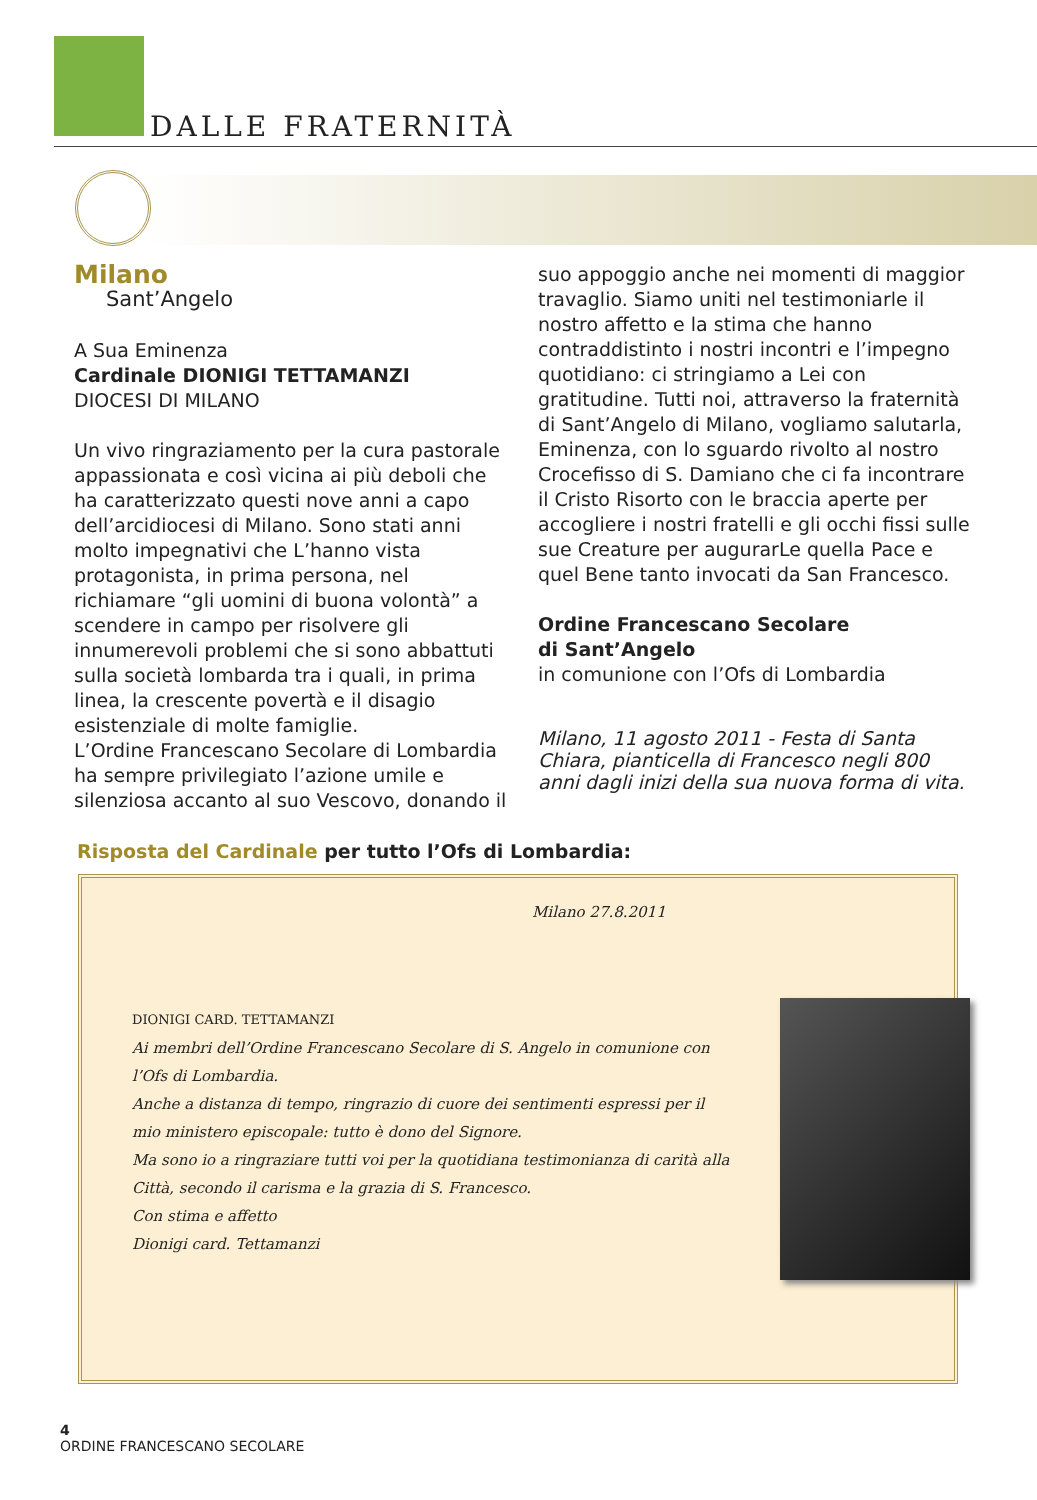DALLE FRATERNITÀ
Milano
Sant’Angelo
A Sua Eminenza
Cardinale DIONIGI TETTAMANZI
DIOCESI DI MILANO
Un vivo ringraziamento per la cura pastorale appassionata e così vicina ai più deboli che ha caratterizzato questi nove anni a capo dell’arcidiocesi di Milano. Sono stati anni molto impegnativi che L’hanno vista protagonista, in prima persona, nel richiamare “gli uomini di buona volontà” a scendere in campo per risolvere gli innumerevoli problemi che si sono abbattuti sulla società lombarda tra i quali, in prima linea, la crescente povertà e il disagio esistenziale di molte famiglie.
L’Ordine Francescano Secolare di Lombardia ha sempre privilegiato l’azione umile e silenziosa accanto al suo Vescovo, donando il
suo appoggio anche nei momenti di maggior travaglio. Siamo uniti nel testimoniarle il nostro affetto e la stima che hanno contraddistinto i nostri incontri e l’impegno quotidiano: ci stringiamo a Lei con gratitudine. Tutti noi, attraverso la fraternità di Sant’Angelo di Milano, vogliamo salutarla, Eminenza, con lo sguardo rivolto al nostro Crocefisso di S. Damiano che ci fa incontrare il Cristo Risorto con le braccia aperte per accogliere i nostri fratelli e gli occhi fissi sulle sue Creature per augurarLe quella Pace e quel Bene tanto invocati da San Francesco.
Ordine Francescano Secolare
di Sant’Angelo
in comunione con l’Ofs di Lombardia
Milano, 11 agosto 2011 - Festa di Santa Chiara, pianticella di Francesco negli 800 anni dagli inizi della sua nuova forma di vita.
Risposta del Cardinale per tutto l’Ofs di Lombardia:
Milano 27.8.2011
DIONIGI CARD. TETTAMANZI
Ai membri dell’Ordine Francescano Secolare di S. Angelo in comunione con l’Ofs di Lombardia.
Anche a distanza di tempo, ringrazio di cuore dei sentimenti espressi per il mio ministero episcopale: tutto è dono del Signore.
Ma sono io a ringraziare tutti voi per la quotidiana testimonianza di carità alla Città, secondo il carisma e la grazia di S. Francesco.
Con stima e affetto
Dionigi card. Tettamanzi
4
ORDINE FRANCESCANO SECOLARE